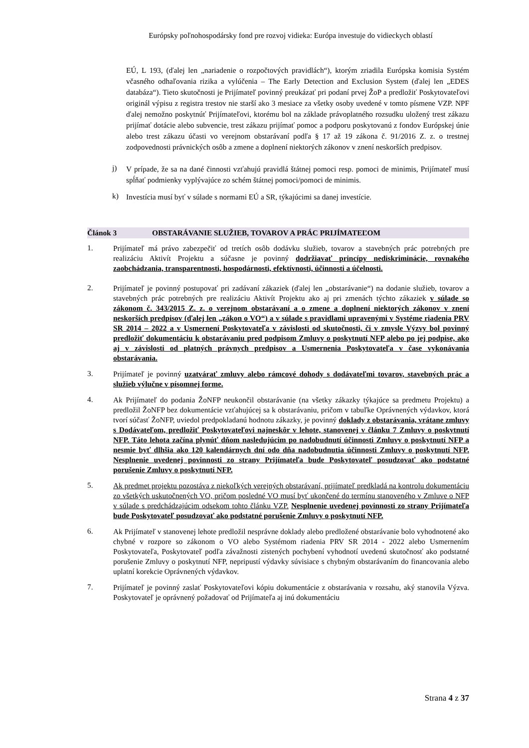Európsky poľnohospodársky fond pre rozvoj vidieka: Európa investuje do vidieckych oblastí
EÚ, L 193, (ďalej len „nariadenie o rozpočtových pravidlách“), ktorým zriadila Európska komisia Systém včasného odhaľovania rizika a vylúčenia – The Early Detection and Exclusion System (ďalej len „EDES databáza“). Tieto skutočnosti je Prijímateľ povinný preukázať pri podaní prvej ŽoP a predložiť Poskytovateľovi originál výpisu z registra trestov nie starší ako 3 mesiace za všetky osoby uvedené v tomto písmene VZP. NPF ďalej nemožno poskytnúť Prijímateľovi, ktorému bol na základe právoplatného rozsudku uložený trest zákazu prijímať dotácie alebo subvencie, trest zákazu prijímať pomoc a podporu poskytovanú z fondov Európskej únie alebo trest zákazu účasti vo verejnom obstarávaní podľa § 17 až 19 zákona č. 91/2016 Z. z. o trestnej zodpovednosti právnických osôb a zmene a doplnení niektorých zákonov v znení neskorších predpisov.
j) V prípade, že sa na dané činnosti vzťahujú pravidlá štátnej pomoci resp. pomoci de minimis, Prijímateľ musí spĺňať podmienky vyplývajúce zo schém štátnej pomoci/pomoci de minimis.
k) Investícia musí byť v súlade s normami EÚ a SR, týkajúcimi sa danej investície.
Článok 3 OBSTARÁVANIE SLUŽIEB, TOVAROV A PRÁC PRIJÍMATEĽOM
1. Prijímateľ má právo zabezpečiť od tretích osôb dodávku služieb, tovarov a stavebných prác potrebných pre realizáciu Aktivít Projektu a súčasne je povinný dodržiavať princípy nediskriminácie, rovnakého zaobchádzania, transparentnosti, hospodárnosti, efektívnosti, účinnosti a účelnosti.
2. Prijímateľ je povinný postupovať pri zadávaní zákaziek (ďalej len „obstarávanie“) na dodanie služieb, tovarov a stavebných prác potrebných pre realizáciu Aktivít Projektu ako aj pri zmenách týchto zákaziek v súlade so zákonom č. 343/2015 Z. z. o verejnom obstarávaní a o zmene a doplnení niektorých zákonov v znení neskorších predpisov (ďalej len „zákon o VO“) a v súlade s pravidlami upravenými v Systéme riadenia PRV SR 2014 – 2022 a v Usmernení Poskytovateľa v závislosti od skutočnosti, či v zmysle Výzvy bol povinný predložiť dokumentáciu k obstarávaniu pred podpisom Zmluvy o poskytnutí NFP alebo po jej podpise, ako aj v závislosti od platných právnych predpisov a Usmernenia Poskytovateľa v čase vykonávania obstarávania.
3. Prijímateľ je povinný uzatvárať zmluvy alebo rámcové dohody s dodávateľmi tovarov, stavebných prác a služieb výlučne v písomnej forme.
4. Ak Prijímateľ do podania ŽoNFP neukončil obstarávanie (na všetky zákazky týkajúce sa predmetu Projektu) a predložil ŽoNFP bez dokumentácie vzťahujúcej sa k obstarávaniu, pričom v tabuľke Oprávnených výdavkov, ktorá tvorí súčasť ŽoNFP, uviedol predpokladanú hodnotu zákazky, je povinný doklady z obstarávania, vrátane zmluvy s Dodávateľom, predložiť Poskytovateľovi najneskôr v lehote, stanovenej v článku 7 Zmluvy o poskytnutí NFP. Táto lehota začína plynúť dňom nasledujúcim po nadobudnutí účinnosti Zmluvy o poskytnutí NFP a nesmie byť dlhšia ako 120 kalendárnych dní odo dňa nadobudnutia účinnosti Zmluvy o poskytnutí NFP. Nesplnenie uvedenej povinnosti zo strany Prijímateľa bude Poskytovateľ posudzovať ako podstatné porušenie Zmluvy o poskytnutí NFP.
5. Ak predmet projektu pozostáva z niekoľkých verejných obstarávaní, prijímateľ predkladá na kontrolu dokumentáciu zo všetkých uskutočnených VO, pričom posledné VO musí byť ukončené do termínu stanoveného v Zmluve o NFP v súlade s predchádzajúcim odsekom tohto článku VZP. Nesplnenie uvedenej povinnosti zo strany Prijímateľa bude Poskytovateľ posudzovať ako podstatné porušenie Zmluvy o poskytnutí NFP.
6. Ak Prijímateľ v stanovenej lehote predložil nesprávne doklady alebo predložené obstarávanie bolo vyhodnotené ako chybné v rozpore so zákonom o VO alebo Systémom riadenia PRV SR 2014 - 2022 alebo Usmernením Poskytovateľa, Poskytovateľ podľa závažnosti zistených pochybení vyhodnotí uvedenú skutočnosť ako podstatné porušenie Zmluvy o poskytnutí NFP, nepripustí výdavky súvisiace s chybným obstarávaním do financovania alebo uplatní korekcie Oprávnených výdavkov.
7. Prijímateľ je povinný zaslať Poskytovateľovi kópiu dokumentácie z obstarávania v rozsahu, aký stanovila Výzva. Poskytovateľ je oprávnený požadovať od Prijímateľa aj inú dokumentáciu
Strana 4 z 37